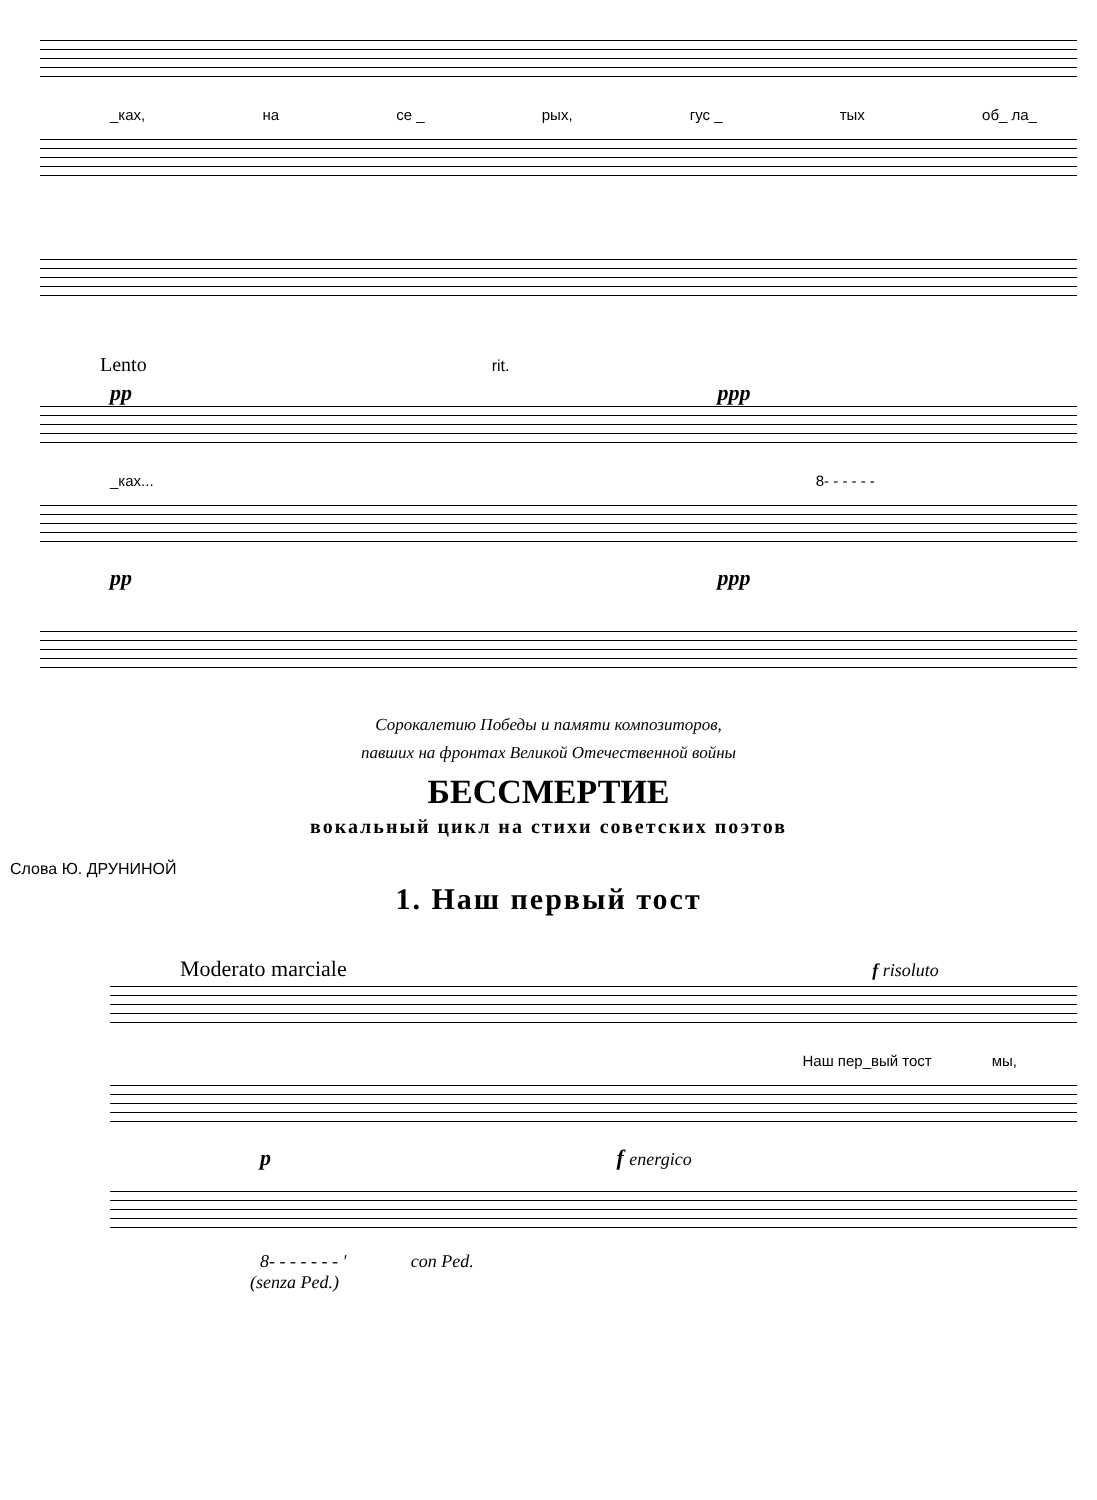_ках, на се _ рых, гус _ тых об_ ла_
Lento rit.
pp ppp
_ках... 8- - - - - -
pp ppp
Сорокалетию Победы и памяти композиторов,
павших на фронтах Великой Отечественной войны
БЕССМЕРТИЕ
вокальный цикл на стихи советских поэтов
Слова Ю. ДРУНИНОЙ
1. Наш первый тост
Moderato marciale f risoluto
Наш пер_вый тост мы,
p f energico
8- - - - - - - ' con Ped.
(senza Ped.)